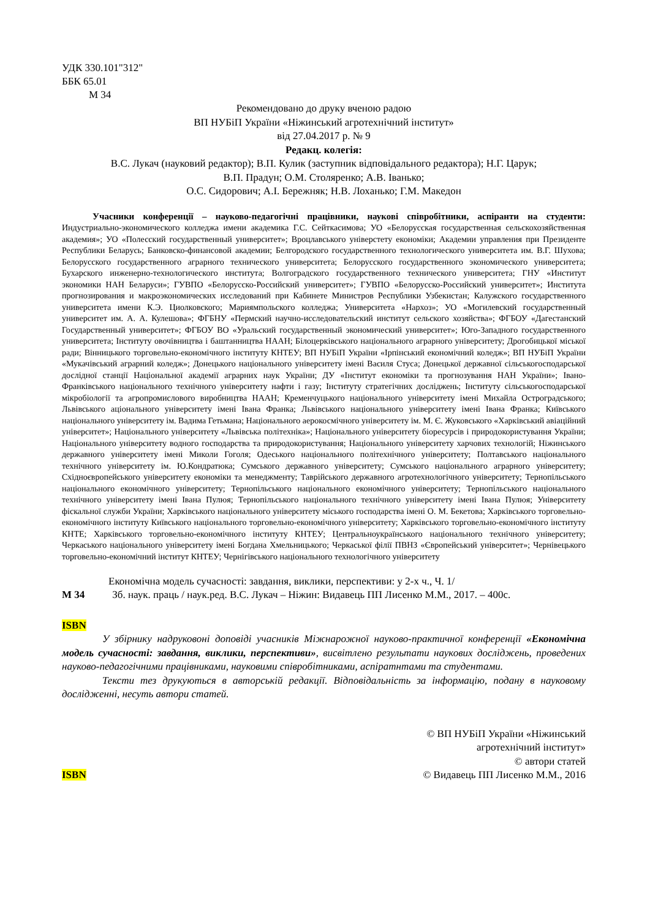УДК 330.101"312"
ББК 65.01
М 34
Рекомендовано до друку вченою радою
ВП НУБіП України «Ніжинський агротехнічний інститут»
від 27.04.2017 р. № 9
Редакц. колегія:
В.С. Лукач (науковий редактор); В.П. Кулик (заступник відповідального редактора); Н.Г. Царук;
В.П. Прадун; О.М. Столяренко; А.В. Іванько;
О.С. Сидорович; А.І. Бережняк; Н.В. Лоханько; Г.М. Македон
Учасники конференції – науково-педагогічні працівники, наукові співробітники, аспіранти на студенти: Индустриально-экономического колледжа имени академика Г.С. Сейткасимова; УО «Белорусская государственная сельскохозяйственная академия»; УО «Полесский государственный университет»; Вроцлавського універстету економіки; Академии управления при Президенте Республики Беларусь; Банковско-финансовой академии; Белгородского государственного технологического университета им. В.Г. Шухова; Белорусского государственного аграрного технического университета; Белорусского государственного экономического университета; Бухарского инженерно-технологического института; Волгоградского государственного технического университета; ГНУ «Институт экономики НАН Беларуси»; ГУВПО «Белорусско-Российский университет»; ГУВПО «Белорусско-Российский университет»; Института прогнозирования и макроэкономических исследований при Кабинете Министров Республики Узбекистан; Калужского государственного университета имени К.Э. Циолковского; Мариямпольского колледжа; Университета «Нархоз»; УО «Могилевский государственный университет им. А. А. Кулешова»; ФГБНУ «Пермский научно-исследовательский институт сельского хозяйства»; ФГБОУ «Дагестанский Государственный университет»; ФГБОУ ВО «Уральский государственный экономический университет»; Юго-Западного государственного университета; Інституту овочівництва і баштанництва НААН; Білоцерківського національного аграрного університету; Дрогобицької міської ради; Вінницького торговельно-економічного інституту КНТЕУ; ВП НУБіП України «Ірпінський економічний коледж»; ВП НУБіП України «Мукачівський аграрний коледж»; Донецького національного університету імені Василя Стуса; Донецької державної сільськогосподарської дослідної станції Національної академії аграрних наук України; ДУ «Інститут економіки та прогнозування НАН України»; Івано-Франківського національного технічного університету нафти і газу; Інституту стратегічних досліджень; Інституту сільськогосподарської мікробіології та агропромислового виробництва НААН; Кременчуцького національного університету імені Михайла Остроградського; Львівського аціонального університету імені Івана Франка; Львівського національного університету імені Івана Франка; Київського національного університету ім. Вадима Гетьмана; Національного аерокосмічного університету ім. М. Є. Жуковського «Харківський авіаційний університет»; Національного університету «Львівська політехніка»; Національного університету біоресурсів і природокористування України; Національного університету водного господарства та природокористування; Національного університету харчових технологій; Ніжинського державного університету імені Миколи Гоголя; Одеського національного політехнічного університету; Полтавського національного технічного університету ім. Ю.Кондратюка; Сумського державного університету; Сумського національного аграрного університету; Східноєвропейського університету економіки та менеджменту; Таврійського державного агротехнологічного університету; Тернопільського національного економічного університету; Тернопільського національного економічного університету; Тернопільського національного технічного університету імені Івана Пулюя; Тернопільського національного технічного університету імені Івана Пулюя; Університету фіскальної служби України; Харківського національного університету міського господарства імені О. М. Бекетова; Харківського торговельно-економічного інституту Київського національного торговельно-економічного університету; Харківського торговельно-економічного інституту КНТЕ; Харківського торговельно-економічного інституту КНТЕУ; Центральноукраїнського національного технічного університету; Черкаського національного університету імені Богдана Хмельницького; Черкаської філії ПВНЗ «Європейський університет»; Чернівецького торговельно-економічний інститут КНТЕУ; Чернігівського національного технологічного університету
Економічна модель сучасності: завдання, виклики, перспективи: у 2-х ч., Ч. 1/
М 34 Зб. наук. праць / наук.ред. В.С. Лукач – Ніжин: Видавець ПП Лисенко М.М., 2017. – 400с.
ISBN
У збірнику надруковоні доповіді учасників Міжнарожної науково-практичної конференції «Економічна модель сучасності: завдання, виклики, перспективи», висвітлено результати наукових досліджень, проведених науково-педагогічними працівниками, науковими співробітниками, аспіратнтами та студентами.
Тексти тез друкуються в авторській редакції. Відповідальність за інформацію, подану в науковому дослідженні, несуть автори статей.
ISBN
© ВП НУБіП України «Ніжинський
агротехнічний інститут»
© автори статей
© Видавець ПП Лисенко М.М., 2016